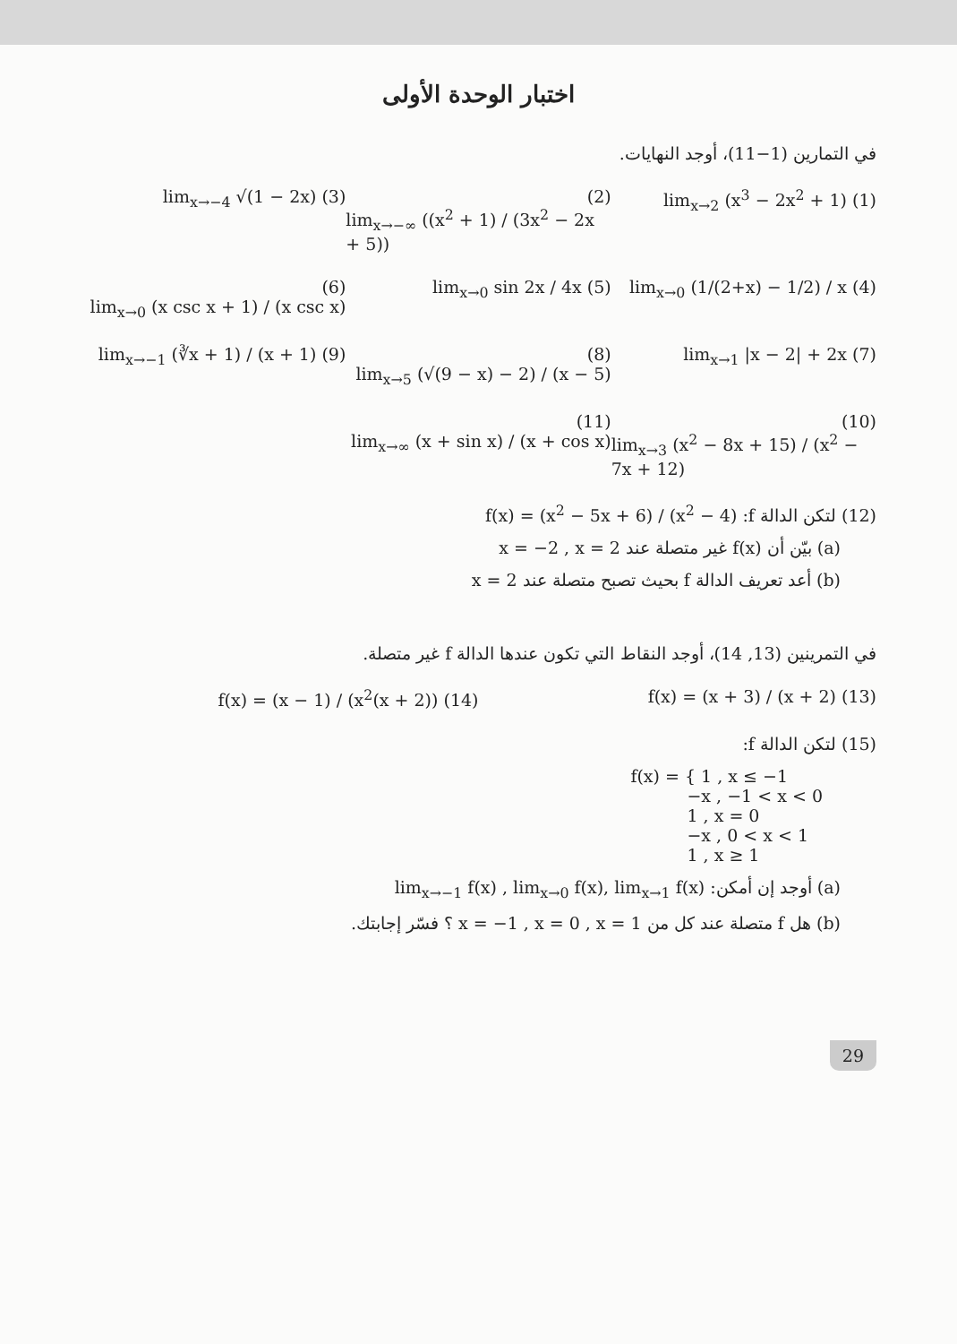اختبار الوحدة الأولى
في التمارين (1−11)، أوجد النهايات.
(1) lim<sub>x→2</sub> (x<sup>3</sup> − 2x<sup>2</sup> + 1) (2) lim<sub>x→−∞</sub> ((x<sup>2</sup> + 1) / (3x<sup>2</sup> − 2x + 5))
(3) lim<sub>x→−4</sub> √(1 − 2x)
(4) lim<sub>x→0</sub> (1/(2+x) − 1/2) / x (5) lim<sub>x→0</sub> sin 2x / 4x (6) lim<sub>x→0</sub> (x csc x + 1) / (x csc x)
(7) lim<sub>x→1</sub> |x − 2| + 2x (8) lim<sub>x→5</sub> (√(9 − x) − 2) / (x − 5)
(9) lim<sub>x→−1</sub> (∛x + 1) / (x + 1)
(10) lim<sub>x→3</sub> (x<sup>2</sup> − 8x + 15) / (x<sup>2</sup> − 7x + 12)
(11) lim<sub>x→∞</sub> (x + sin x) / (x + cos x)
(12) لتكن الدالة f: f(x) = (x<sup>2</sup> − 5x + 6) / (x<sup>2</sup> − 4)
(a) بيّن أن f(x) غير متصلة عند x = −2 , x = 2
(b) أعد تعريف الدالة f بحيث تصبح متصلة عند x = 2
في التمرينين (13, 14)، أوجد النقاط التي تكون عندها الدالة f غير متصلة.
(13) f(x) = (x + 3) / (x + 2) (14) f(x) = (x − 1) / (x<sup>2</sup>(x + 2))
(15) لتكن الدالة f:
f(x) = { 1 , x ≤ −1
    −x , −1 < x < 0
    1 , x = 0
    −x , 0 < x < 1
    1 , x ≥ 1
(a) أوجد إن أمكن: lim<sub>x→−1</sub> f(x) , lim<sub>x→0</sub> f(x), lim<sub>x→1</sub> f(x)
(b) هل f متصلة عند كل من x = −1 , x = 0 , x = 1 ؟ فسّر إجابتك.
29